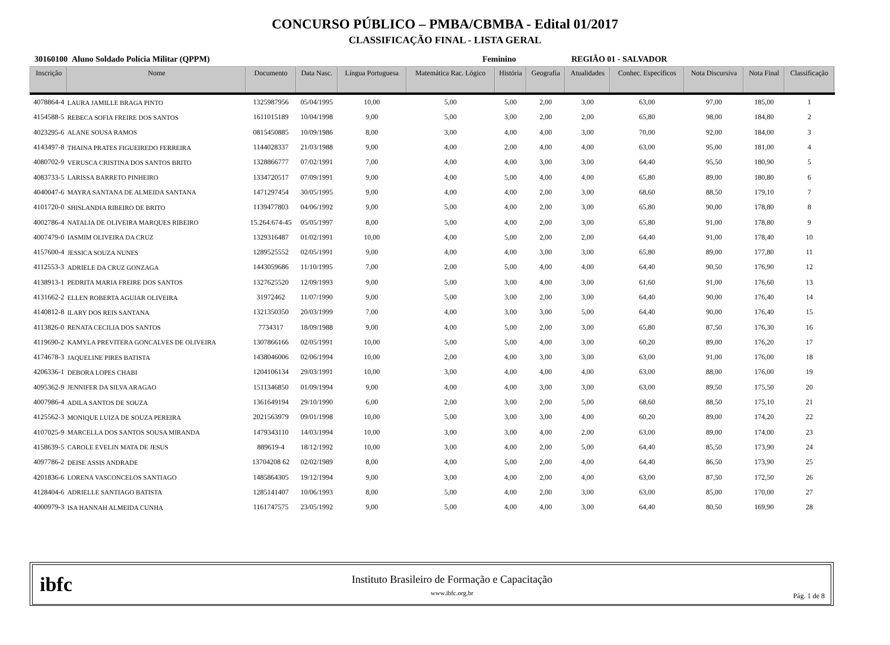CONCURSO PÚBLICO – PMBA/CBMBA - Edital 01/2017
CLASSIFICAÇÃO FINAL - LISTA GERAL
30160100 Aluno Soldado Polícia Militar (QPPM) Feminino REGIÃO 01 - SALVADOR
| Inscrição | Nome | Documento | Data Nasc. | Língua Portuguesa | Matemática Rac. Lógico | História | Geografia | Atualidades | Conhec. Específicos | Nota Discursiva | Nota Final | Classificação |
| --- | --- | --- | --- | --- | --- | --- | --- | --- | --- | --- | --- | --- |
| 4078864-4 | LAURA JAMILLE BRAGA PINTO | 1325987956 | 05/04/1995 | 10,00 | 5,00 | 5,00 | 2,00 | 3,00 | 63,00 | 97,00 | 185,00 | 1 |
| 4154588-5 | REBECA SOFIA FREIRE DOS SANTOS | 1611015189 | 10/04/1998 | 9,00 | 5,00 | 3,00 | 2,00 | 2,00 | 65,80 | 98,00 | 184,80 | 2 |
| 4023295-6 | ALANE SOUSA RAMOS | 0815450885 | 10/09/1986 | 8,00 | 3,00 | 4,00 | 4,00 | 3,00 | 70,00 | 92,00 | 184,00 | 3 |
| 4143497-8 | THAINA PRATES FIGUEIREDO FERREIRA | 1144028337 | 21/03/1988 | 9,00 | 4,00 | 2,00 | 4,00 | 4,00 | 63,00 | 95,00 | 181,00 | 4 |
| 4080702-9 | VERUSCA CRISTINA DOS SANTOS BRITO | 1328866777 | 07/02/1991 | 7,00 | 4,00 | 4,00 | 3,00 | 3,00 | 64,40 | 95,50 | 180,90 | 5 |
| 4083733-5 | LARISSA BARRETO PINHEIRO | 1334720517 | 07/09/1991 | 9,00 | 4,00 | 5,00 | 4,00 | 4,00 | 65,80 | 89,00 | 180,80 | 6 |
| 4040047-6 | MAYRA SANTANA DE ALMEIDA SANTANA | 1471297454 | 30/05/1995 | 9,00 | 4,00 | 4,00 | 2,00 | 3,00 | 68,60 | 88,50 | 179,10 | 7 |
| 4101720-0 | SHISLANDIA RIBEIRO DE BRITO | 1139477803 | 04/06/1992 | 9,00 | 5,00 | 4,00 | 2,00 | 3,00 | 65,80 | 90,00 | 178,80 | 8 |
| 4002786-4 | NATALIA DE OLIVEIRA MARQUES RIBEIRO | 15.264.674-45 | 05/05/1997 | 8,00 | 5,00 | 4,00 | 2,00 | 3,00 | 65,80 | 91,00 | 178,80 | 9 |
| 4007479-0 | IASMIM OLIVEIRA DA CRUZ | 1329316487 | 01/02/1991 | 10,00 | 4,00 | 5,00 | 2,00 | 2,00 | 64,40 | 91,00 | 178,40 | 10 |
| 4157600-4 | JESSICA SOUZA NUNES | 1289525552 | 02/05/1991 | 9,00 | 4,00 | 4,00 | 3,00 | 3,00 | 65,80 | 89,00 | 177,80 | 11 |
| 4112553-3 | ADRIELE DA CRUZ GONZAGA | 1443059686 | 11/10/1995 | 7,00 | 2,00 | 5,00 | 4,00 | 4,00 | 64,40 | 90,50 | 176,90 | 12 |
| 4138913-1 | PEDRITA MARIA FREIRE DOS SANTOS | 1327625520 | 12/09/1993 | 9,00 | 5,00 | 3,00 | 4,00 | 3,00 | 61,60 | 91,00 | 176,60 | 13 |
| 4131662-2 | ELLEN ROBERTA AGUIAR OLIVEIRA | 31972462 | 11/07/1990 | 9,00 | 5,00 | 3,00 | 2,00 | 3,00 | 64,40 | 90,00 | 176,40 | 14 |
| 4140812-8 | ILARY DOS REIS SANTANA | 1321350350 | 20/03/1999 | 7,00 | 4,00 | 3,00 | 3,00 | 5,00 | 64,40 | 90,00 | 176,40 | 15 |
| 4113826-0 | RENATA CECILIA DOS SANTOS | 7734317 | 18/09/1988 | 9,00 | 4,00 | 5,00 | 2,00 | 3,00 | 65,80 | 87,50 | 176,30 | 16 |
| 4119690-2 | KAMYLA PREVITERA GONCALVES DE OLIVEIRA | 1307866166 | 02/05/1991 | 10,00 | 5,00 | 5,00 | 4,00 | 3,00 | 60,20 | 89,00 | 176,20 | 17 |
| 4174678-3 | JAQUELINE PIRES BATISTA | 1438046006 | 02/06/1994 | 10,00 | 2,00 | 4,00 | 3,00 | 3,00 | 63,00 | 91,00 | 176,00 | 18 |
| 4206336-1 | DEBORA LOPES CHABI | 1204106134 | 29/03/1991 | 10,00 | 3,00 | 4,00 | 4,00 | 4,00 | 63,00 | 88,00 | 176,00 | 19 |
| 4095362-9 | JENNIFER DA SILVA ARAGAO | 1511346850 | 01/09/1994 | 9,00 | 4,00 | 4,00 | 3,00 | 3,00 | 63,00 | 89,50 | 175,50 | 20 |
| 4007986-4 | ADILA SANTOS DE SOUZA | 1361649194 | 29/10/1990 | 6,00 | 2,00 | 3,00 | 2,00 | 5,00 | 68,60 | 88,50 | 175,10 | 21 |
| 4125562-3 | MONIQUE LUIZA DE SOUZA PEREIRA | 2021563979 | 09/01/1998 | 10,00 | 5,00 | 3,00 | 3,00 | 4,00 | 60,20 | 89,00 | 174,20 | 22 |
| 4107025-9 | MARCELLA DOS SANTOS SOUSA MIRANDA | 1479343110 | 14/03/1994 | 10,00 | 3,00 | 3,00 | 4,00 | 2,00 | 63,00 | 89,00 | 174,00 | 23 |
| 4158639-5 | CAROLE EVELIN MATA DE JESUS | 889619-4 | 18/12/1992 | 10,00 | 3,00 | 4,00 | 2,00 | 5,00 | 64,40 | 85,50 | 173,90 | 24 |
| 4097786-2 | DEISE ASSIS ANDRADE | 13704208 62 | 02/02/1989 | 8,00 | 4,00 | 5,00 | 2,00 | 4,00 | 64,40 | 86,50 | 173,90 | 25 |
| 4201836-6 | LORENA VASCONCELOS SANTIAGO | 1485864305 | 19/12/1994 | 9,00 | 3,00 | 4,00 | 2,00 | 4,00 | 63,00 | 87,50 | 172,50 | 26 |
| 4128404-6 | ADRIELLE SANTIAGO BATISTA | 1285141407 | 10/06/1993 | 8,00 | 5,00 | 4,00 | 2,00 | 3,00 | 63,00 | 85,00 | 170,00 | 27 |
| 4000979-3 | ISA HANNAH ALMEIDA CUNHA | 1161747575 | 23/05/1992 | 9,00 | 5,00 | 4,00 | 4,00 | 3,00 | 64,40 | 80,50 | 169,90 | 28 |
ibfc
Instituto Brasileiro de Formação e Capacitação
www.ibfc.org.br
Pág. 1 de 8